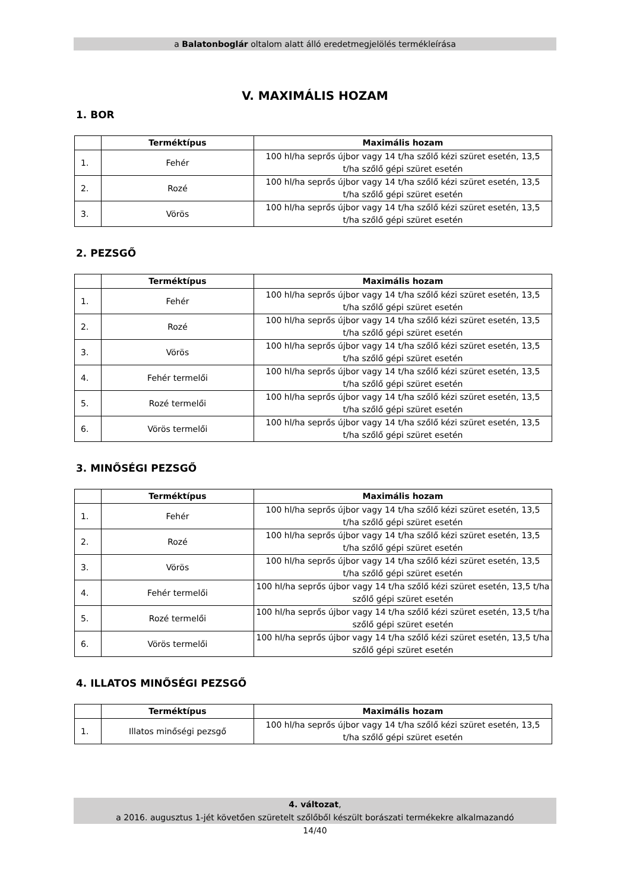a Balatonboglár oltalom alatt álló eredetmegjelölés termékleírása
V. MAXIMÁLIS HOZAM
1. BOR
| | Terméktípus | Maximális hozam |
| --- | --- | --- |
| 1. | Fehér | 100 hl/ha seprős újbor vagy 14 t/ha szőlő kézi szüret esetén, 13,5 t/ha szőlő gépi szüret esetén |
| 2. | Rozé | 100 hl/ha seprős újbor vagy 14 t/ha szőlő kézi szüret esetén, 13,5 t/ha szőlő gépi szüret esetén |
| 3. | Vörös | 100 hl/ha seprős újbor vagy 14 t/ha szőlő kézi szüret esetén, 13,5 t/ha szőlő gépi szüret esetén |
2. PEZSGŐ
| | Terméktípus | Maximális hozam |
| --- | --- | --- |
| 1. | Fehér | 100 hl/ha seprős újbor vagy 14 t/ha szőlő kézi szüret esetén, 13,5 t/ha szőlő gépi szüret esetén |
| 2. | Rozé | 100 hl/ha seprős újbor vagy 14 t/ha szőlő kézi szüret esetén, 13,5 t/ha szőlő gépi szüret esetén |
| 3. | Vörös | 100 hl/ha seprős újbor vagy 14 t/ha szőlő kézi szüret esetén, 13,5 t/ha szőlő gépi szüret esetén |
| 4. | Fehér termelői | 100 hl/ha seprős újbor vagy 14 t/ha szőlő kézi szüret esetén, 13,5 t/ha szőlő gépi szüret esetén |
| 5. | Rozé termelői | 100 hl/ha seprős újbor vagy 14 t/ha szőlő kézi szüret esetén, 13,5 t/ha szőlő gépi szüret esetén |
| 6. | Vörös termelői | 100 hl/ha seprős újbor vagy 14 t/ha szőlő kézi szüret esetén, 13,5 t/ha szőlő gépi szüret esetén |
3. MINŐSÉGI PEZSGŐ
| | Terméktípus | Maximális hozam |
| --- | --- | --- |
| 1. | Fehér | 100 hl/ha seprős újbor vagy 14 t/ha szőlő kézi szüret esetén, 13,5 t/ha szőlő gépi szüret esetén |
| 2. | Rozé | 100 hl/ha seprős újbor vagy 14 t/ha szőlő kézi szüret esetén, 13,5 t/ha szőlő gépi szüret esetén |
| 3. | Vörös | 100 hl/ha seprős újbor vagy 14 t/ha szőlő kézi szüret esetén, 13,5 t/ha szőlő gépi szüret esetén |
| 4. | Fehér termelői | 100 hl/ha seprős újbor vagy 14 t/ha szőlő kézi szüret esetén, 13,5 t/ha szőlő gépi szüret esetén |
| 5. | Rozé termelői | 100 hl/ha seprős újbor vagy 14 t/ha szőlő kézi szüret esetén, 13,5 t/ha szőlő gépi szüret esetén |
| 6. | Vörös termelői | 100 hl/ha seprős újbor vagy 14 t/ha szőlő kézi szüret esetén, 13,5 t/ha szőlő gépi szüret esetén |
4. ILLATOS MINŐSÉGI PEZSGŐ
| | Terméktípus | Maximális hozam |
| --- | --- | --- |
| 1. | Illatos minőségi pezsgő | 100 hl/ha seprős újbor vagy 14 t/ha szőlő kézi szüret esetén, 13,5 t/ha szőlő gépi szüret esetén |
4. változat,
a 2016. augusztus 1-jét követően szüretelt szőlőből készült borászati termékekre alkalmazandó
14/40